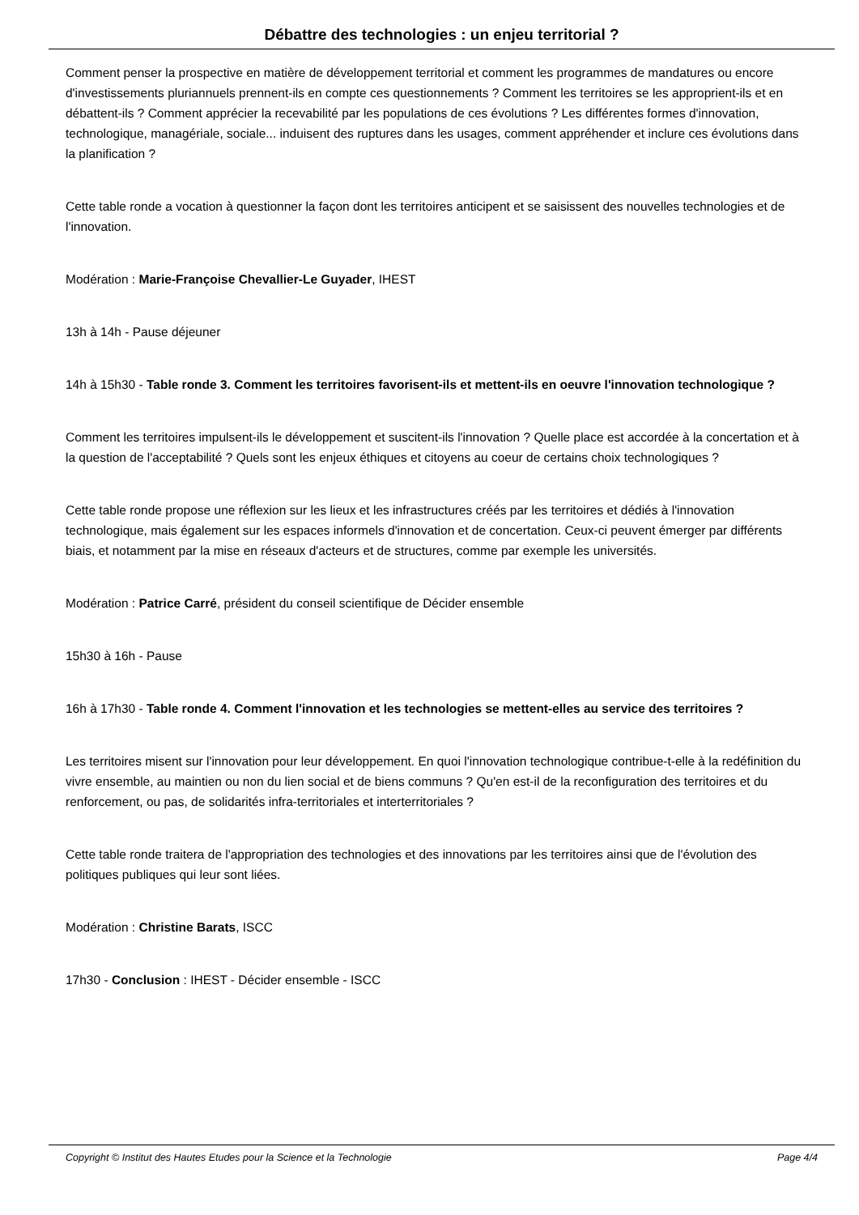Débattre des technologies : un enjeu territorial ?
Comment penser la prospective en matière de développement territorial et comment les programmes de mandatures ou encore d'investissements pluriannuels prennent-ils en compte ces questionnements ? Comment les territoires se les approprient-ils et en débattent-ils ? Comment apprécier la recevabilité par les populations de ces évolutions ? Les différentes formes d'innovation, technologique, managériale, sociale... induisent des ruptures dans les usages, comment appréhender et inclure ces évolutions dans la planification ?
Cette table ronde a vocation à questionner la façon dont les territoires anticipent et se saisissent des nouvelles technologies et de l'innovation.
Modération : Marie-Françoise Chevallier-Le Guyader, IHEST
13h à 14h - Pause déjeuner
14h à 15h30 - Table ronde 3. Comment les territoires favorisent-ils et mettent-ils en oeuvre l'innovation technologique ?
Comment les territoires impulsent-ils le développement et suscitent-ils l'innovation ? Quelle place est accordée à la concertation et à la question de l'acceptabilité ? Quels sont les enjeux éthiques et citoyens au coeur de certains choix technologiques ?
Cette table ronde propose une réflexion sur les lieux et les infrastructures créés par les territoires et dédiés à l'innovation technologique, mais également sur les espaces informels d'innovation et de concertation. Ceux-ci peuvent émerger par différents biais, et notamment par la mise en réseaux d'acteurs et de structures, comme par exemple les universités.
Modération : Patrice Carré, président du conseil scientifique de Décider ensemble
15h30 à 16h - Pause
16h à 17h30 - Table ronde 4. Comment l'innovation et les technologies se mettent-elles au service des territoires ?
Les territoires misent sur l'innovation pour leur développement. En quoi l'innovation technologique contribue-t-elle à la redéfinition du vivre ensemble, au maintien ou non du lien social et de biens communs ? Qu'en est-il de la reconfiguration des territoires et du renforcement, ou pas, de solidarités infra-territoriales et interterritoriales ?
Cette table ronde traitera de l'appropriation des technologies et des innovations par les territoires ainsi que de l'évolution des politiques publiques qui leur sont liées.
Modération : Christine Barats, ISCC
17h30 - Conclusion : IHEST - Décider ensemble - ISCC
Copyright © Institut des Hautes Etudes pour la Science et la Technologie Page 4/4